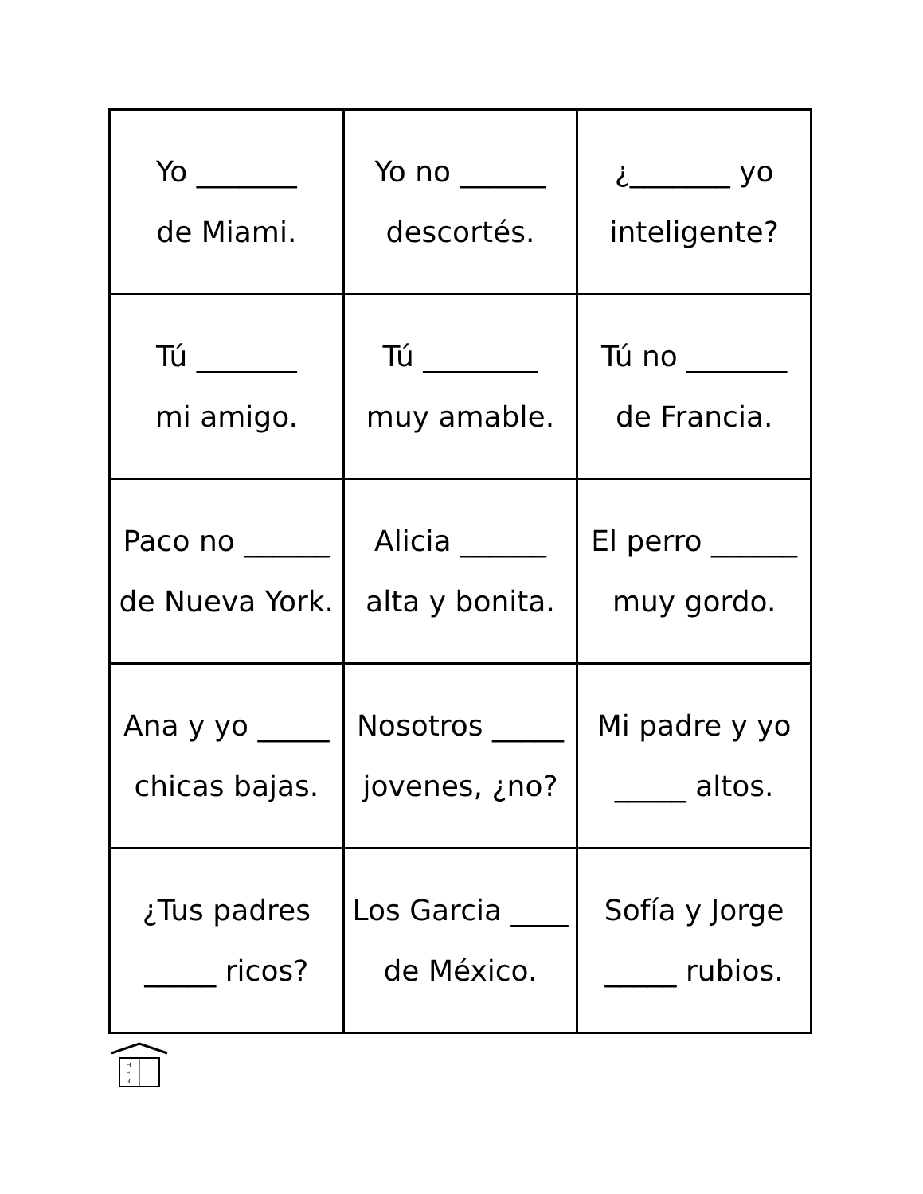| Yo _______ de Miami. | Yo no ______ descortés. | ¿_______ yo inteligente? |
| Tú _______ mi amigo. | Tú ________ muy amable. | Tú no _______ de Francia. |
| Paco no ______ de Nueva York. | Alicia ______ alta y bonita. | El perro ______ muy gordo. |
| Ana y yo _____ chicas bajas. | Nosotros _____ jovenes, ¿no? | Mi padre y yo _____ altos. |
| ¿Tus padres _____ ricos? | Los Garcia ____ de México. | Sofía y Jorge _____ rubios. |
H
E
R